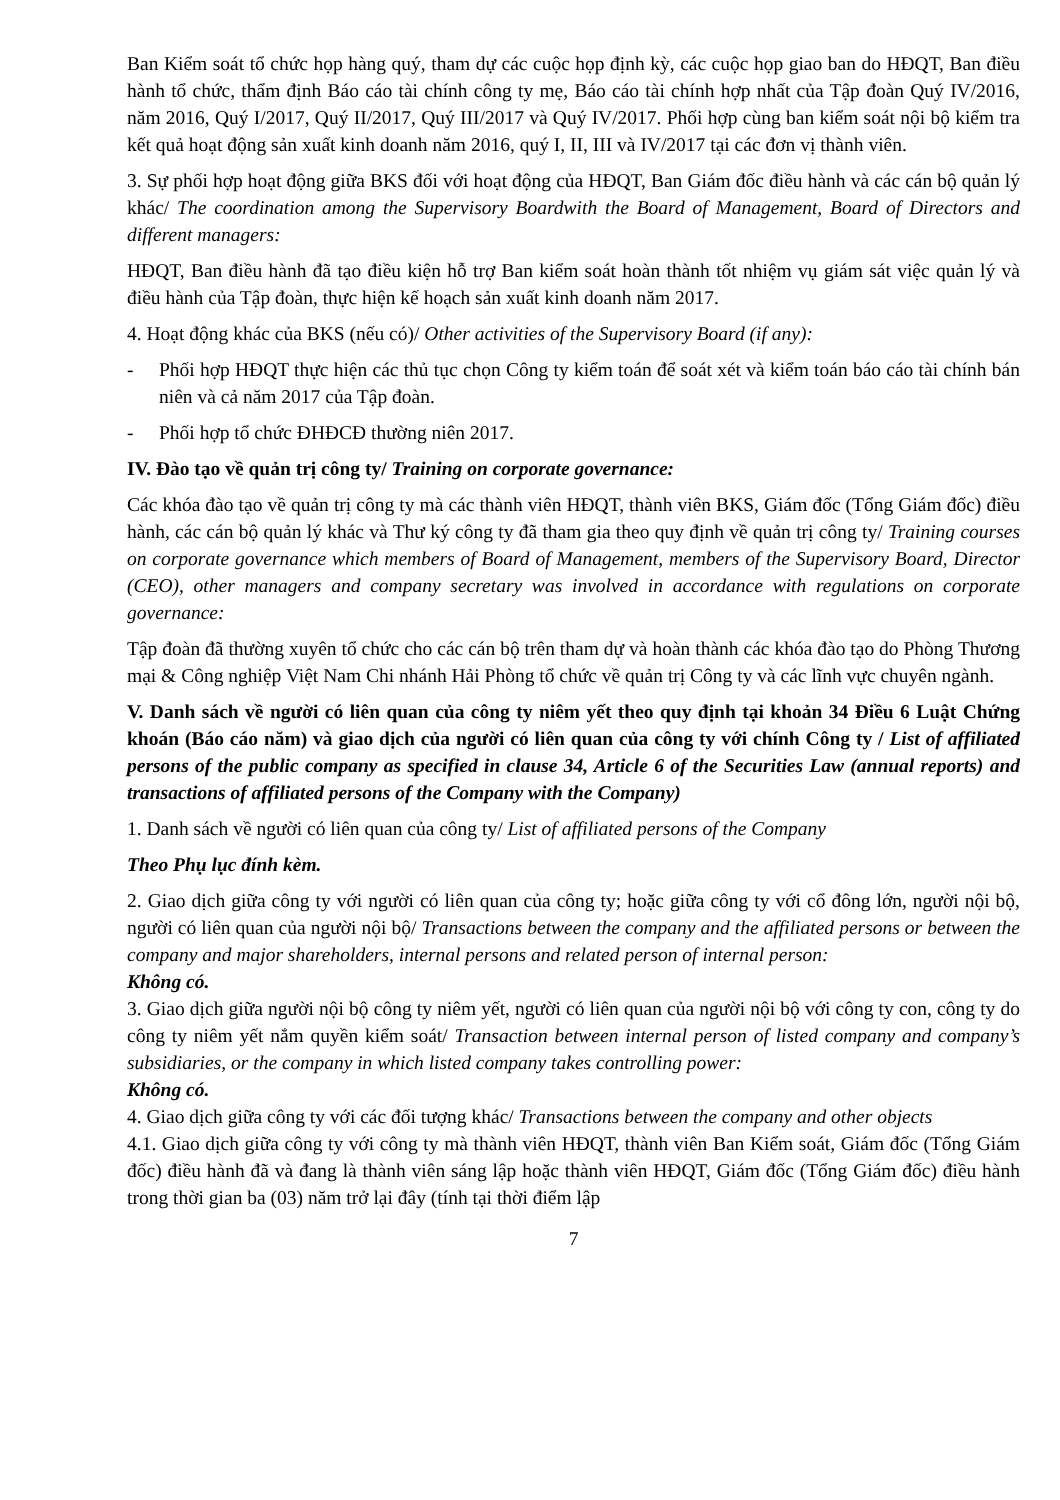Ban Kiểm soát tổ chức họp hàng quý, tham dự các cuộc họp định kỳ, các cuộc họp giao ban do HĐQT, Ban điều hành tổ chức, thẩm định Báo cáo tài chính công ty mẹ, Báo cáo tài chính hợp nhất của Tập đoàn Quý IV/2016, năm 2016, Quý I/2017, Quý II/2017, Quý III/2017 và Quý IV/2017. Phối hợp cùng ban kiểm soát nội bộ kiểm tra kết quả hoạt động sản xuất kinh doanh năm 2016, quý I, II, III và IV/2017 tại các đơn vị thành viên.
3. Sự phối hợp hoạt động giữa BKS đối với hoạt động của HĐQT, Ban Giám đốc điều hành và các cán bộ quản lý khác/ The coordination among the Supervisory Boardwith the Board of Management, Board of Directors and different managers:
HĐQT, Ban điều hành đã tạo điều kiện hỗ trợ Ban kiểm soát hoàn thành tốt nhiệm vụ giám sát việc quản lý và điều hành của Tập đoàn, thực hiện kế hoạch sản xuất kinh doanh năm 2017.
4. Hoạt động khác của BKS (nếu có)/ Other activities of the Supervisory Board (if any):
- Phối hợp HĐQT thực hiện các thủ tục chọn Công ty kiểm toán để soát xét và kiểm toán báo cáo tài chính bán niên và cả năm 2017 của Tập đoàn.
- Phối hợp tổ chức ĐHĐCĐ thường niên 2017.
IV. Đào tạo về quản trị công ty/ Training on corporate governance:
Các khóa đào tạo về quản trị công ty mà các thành viên HĐQT, thành viên BKS, Giám đốc (Tổng Giám đốc) điều hành, các cán bộ quản lý khác và Thư ký công ty đã tham gia theo quy định về quản trị công ty/ Training courses on corporate governance which members of Board of Management, members of the Supervisory Board, Director (CEO), other managers and company secretary was involved in accordance with regulations on corporate governance:
Tập đoàn đã thường xuyên tổ chức cho các cán bộ trên tham dự và hoàn thành các khóa đào tạo do Phòng Thương mại & Công nghiệp Việt Nam Chi nhánh Hải Phòng tổ chức về quản trị Công ty và các lĩnh vực chuyên ngành.
V. Danh sách về người có liên quan của công ty niêm yết theo quy định tại khoản 34 Điều 6 Luật Chứng khoán (Báo cáo năm) và giao dịch của người có liên quan của công ty với chính Công ty / List of affiliated persons of the public company as specified in clause 34, Article 6 of the Securities Law (annual reports) and transactions of affiliated persons of the Company with the Company)
1. Danh sách về người có liên quan của công ty/ List of affiliated persons of the Company
Theo Phụ lục đính kèm.
2. Giao dịch giữa công ty với người có liên quan của công ty; hoặc giữa công ty với cổ đông lớn, người nội bộ, người có liên quan của người nội bộ/ Transactions between the company and the affiliated persons or between the company and major shareholders, internal persons and related person of internal person:
Không có.
3. Giao dịch giữa người nội bộ công ty niêm yết, người có liên quan của người nội bộ với công ty con, công ty do công ty niêm yết nắm quyền kiểm soát/ Transaction between internal person of listed company and company’s subsidiaries, or the company in which listed company takes controlling power:
Không có.
4. Giao dịch giữa công ty với các đối tượng khác/ Transactions between the company and other objects
4.1. Giao dịch giữa công ty với công ty mà thành viên HĐQT, thành viên Ban Kiểm soát, Giám đốc (Tổng Giám đốc) điều hành đã và đang là thành viên sáng lập hoặc thành viên HĐQT, Giám đốc (Tổng Giám đốc) điều hành trong thời gian ba (03) năm trở lại đây (tính tại thời điểm lập
7